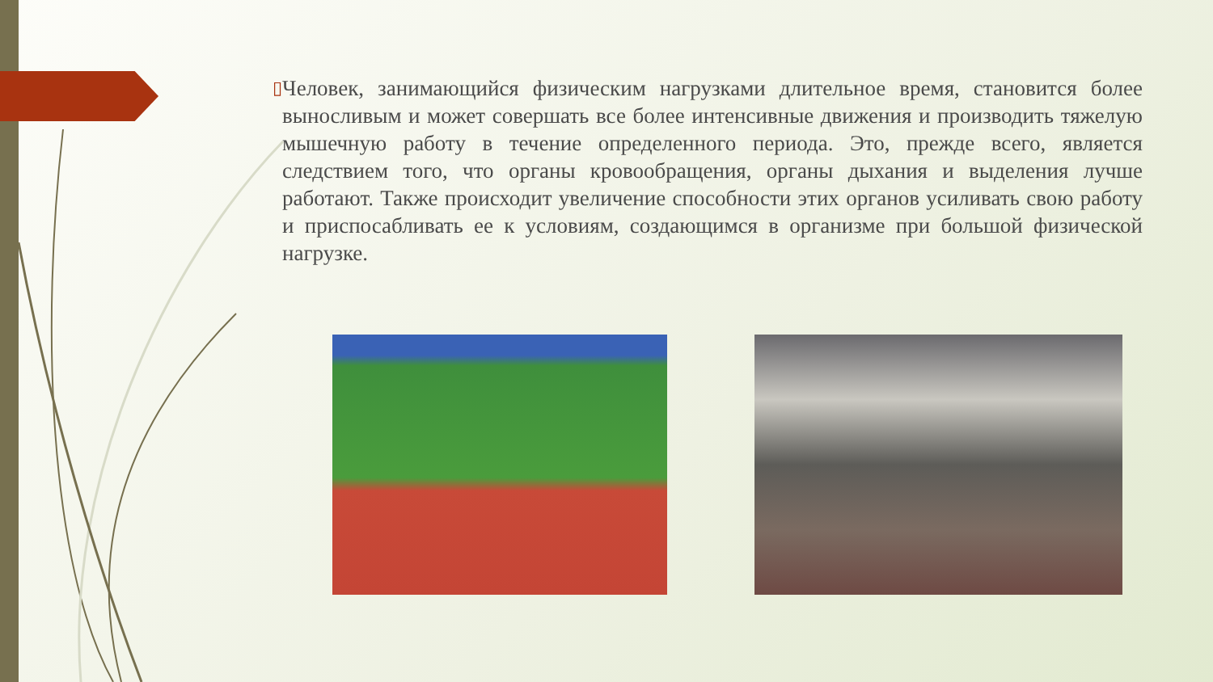▯
Человек, занимающийся физическим нагрузками длительное время, становится более выносливым и может совершать все более интенсивные движения и производить тяжелую мышечную работу в течение определенного периода. Это, прежде всего, является следствием того, что органы кровообращения, органы дыхания и выделения лучше работают. Также происходит увеличение способности этих органов усиливать свою работу и приспосабливать ее к условиям, создающимся в организме при большой физической нагрузке.